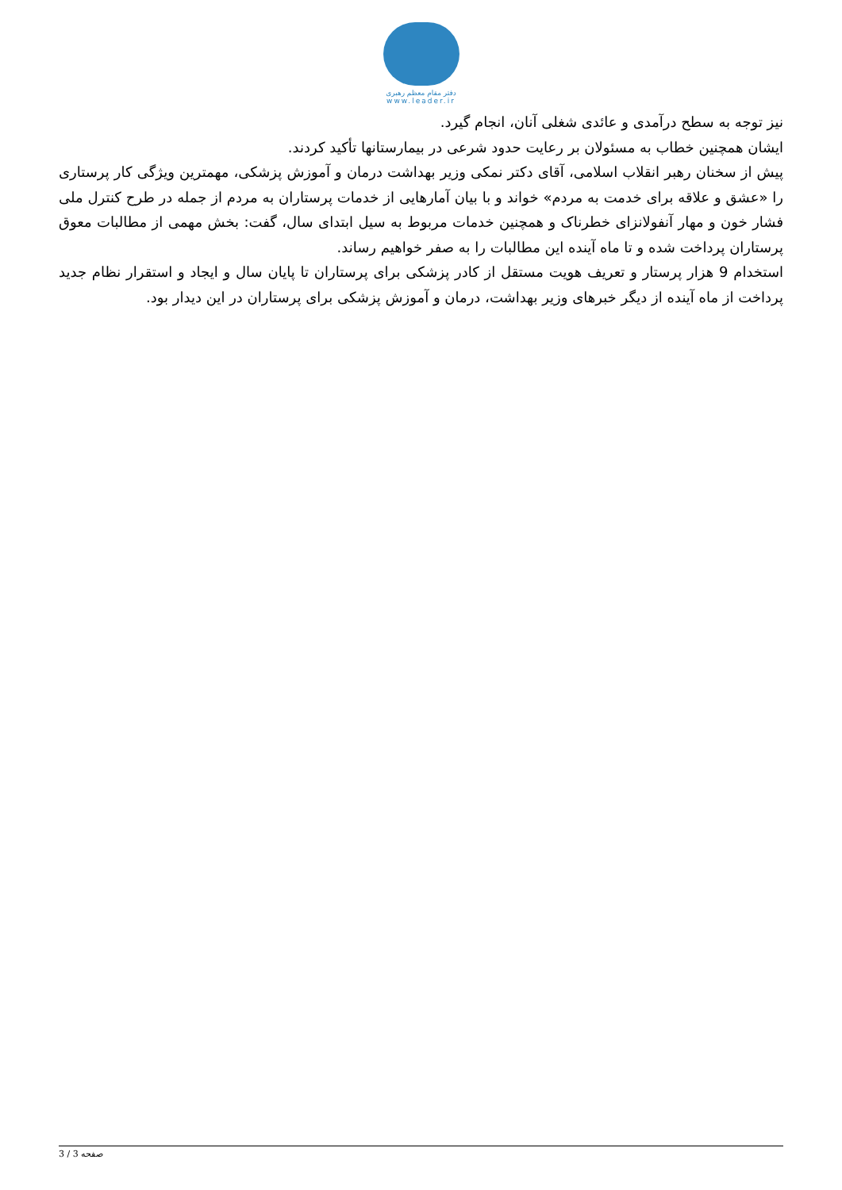دفتر مقام معظم رهبری
www.leader.ir
نیز توجه به سطح درآمدی و عائدی شغلی آنان، انجام گیرد.
ایشان همچنین خطاب به مسئولان بر رعایت حدود شرعی در بیمارستانها تأکید کردند.
پیش از سخنان رهبر انقلاب اسلامی، آقای دکتر نمکی وزیر بهداشت درمان و آموزش پزشکی، مهمترین ویژگی کار پرستاری را «عشق و علاقه برای خدمت به مردم» خواند و با بیان آمارهایی از خدمات پرستاران به مردم از جمله در طرح کنترل ملی فشار خون و مهار آنفولانزای خطرناک و همچنین خدمات مربوط به سیل ابتدای سال، گفت: بخش مهمی از مطالبات معوق پرستاران پرداخت شده و تا ماه آینده این مطالبات را به صفر خواهیم رساند.
استخدام 9 هزار پرستار و تعریف هویت مستقل از کادر پزشکی برای پرستاران تا پایان سال و ایجاد و استقرار نظام جدید پرداخت از ماه آینده از دیگر خبرهای وزیر بهداشت، درمان و آموزش پزشکی برای پرستاران در این دیدار بود.
صفحه 3 / 3